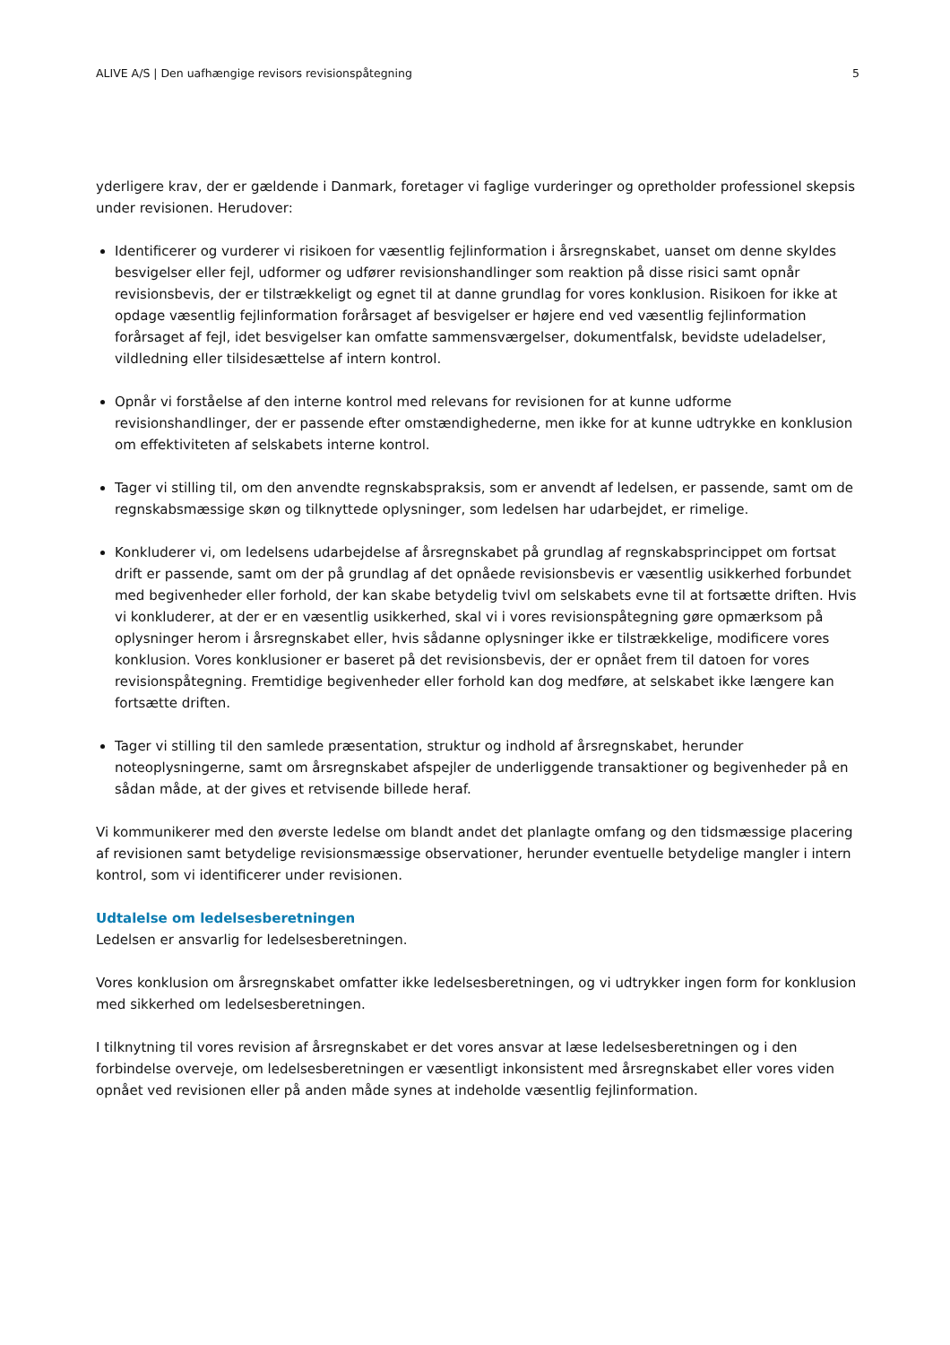ALIVE A/S | Den uafhængige revisors revisionspåtegning 5
yderligere krav, der er gældende i Danmark, foretager vi faglige vurderinger og opretholder professionel skepsis under revisionen. Herudover:
Identificerer og vurderer vi risikoen for væsentlig fejlinformation i årsregnskabet, uanset om denne skyldes besvigelser eller fejl, udformer og udfører revisionshandlinger som reaktion på disse risici samt opnår revisionsbevis, der er tilstrækkeligt og egnet til at danne grundlag for vores konklusion. Risikoen for ikke at opdage væsentlig fejlinformation forårsaget af besvigelser er højere end ved væsentlig fejlinformation forårsaget af fejl, idet besvigelser kan omfatte sammensværgelser, dokumentfalsk, bevidste udeladelser, vildledning eller tilsidesættelse af intern kontrol.
Opnår vi forståelse af den interne kontrol med relevans for revisionen for at kunne udforme revisionshandlinger, der er passende efter omstændighederne, men ikke for at kunne udtrykke en konklusion om effektiviteten af selskabets interne kontrol.
Tager vi stilling til, om den anvendte regnskabspraksis, som er anvendt af ledelsen, er passende, samt om de regnskabsmæssige skøn og tilknyttede oplysninger, som ledelsen har udarbejdet, er rimelige.
Konkluderer vi, om ledelsens udarbejdelse af årsregnskabet på grundlag af regnskabsprincippet om fortsat drift er passende, samt om der på grundlag af det opnåede revisionsbevis er væsentlig usikkerhed forbundet med begivenheder eller forhold, der kan skabe betydelig tvivl om selskabets evne til at fortsætte driften. Hvis vi konkluderer, at der er en væsentlig usikkerhed, skal vi i vores revisionspåtegning gøre opmærksom på oplysninger herom i årsregnskabet eller, hvis sådanne oplysninger ikke er tilstrækkelige, modificere vores konklusion. Vores konklusioner er baseret på det revisionsbevis, der er opnået frem til datoen for vores revisionspåtegning. Fremtidige begivenheder eller forhold kan dog medføre, at selskabet ikke længere kan fortsætte driften.
Tager vi stilling til den samlede præsentation, struktur og indhold af årsregnskabet, herunder noteoplysningerne, samt om årsregnskabet afspejler de underliggende transaktioner og begivenheder på en sådan måde, at der gives et retvisende billede heraf.
Vi kommunikerer med den øverste ledelse om blandt andet det planlagte omfang og den tidsmæssige placering af revisionen samt betydelige revisionsmæssige observationer, herunder eventuelle betydelige mangler i intern kontrol, som vi identificerer under revisionen.
Udtalelse om ledelsesberetningen
Ledelsen er ansvarlig for ledelsesberetningen.
Vores konklusion om årsregnskabet omfatter ikke ledelsesberetningen, og vi udtrykker ingen form for konklusion med sikkerhed om ledelsesberetningen.
I tilknytning til vores revision af årsregnskabet er det vores ansvar at læse ledelsesberetningen og i den forbindelse overveje, om ledelsesberetningen er væsentligt inkonsistent med årsregnskabet eller vores viden opnået ved revisionen eller på anden måde synes at indeholde væsentlig fejlinformation.